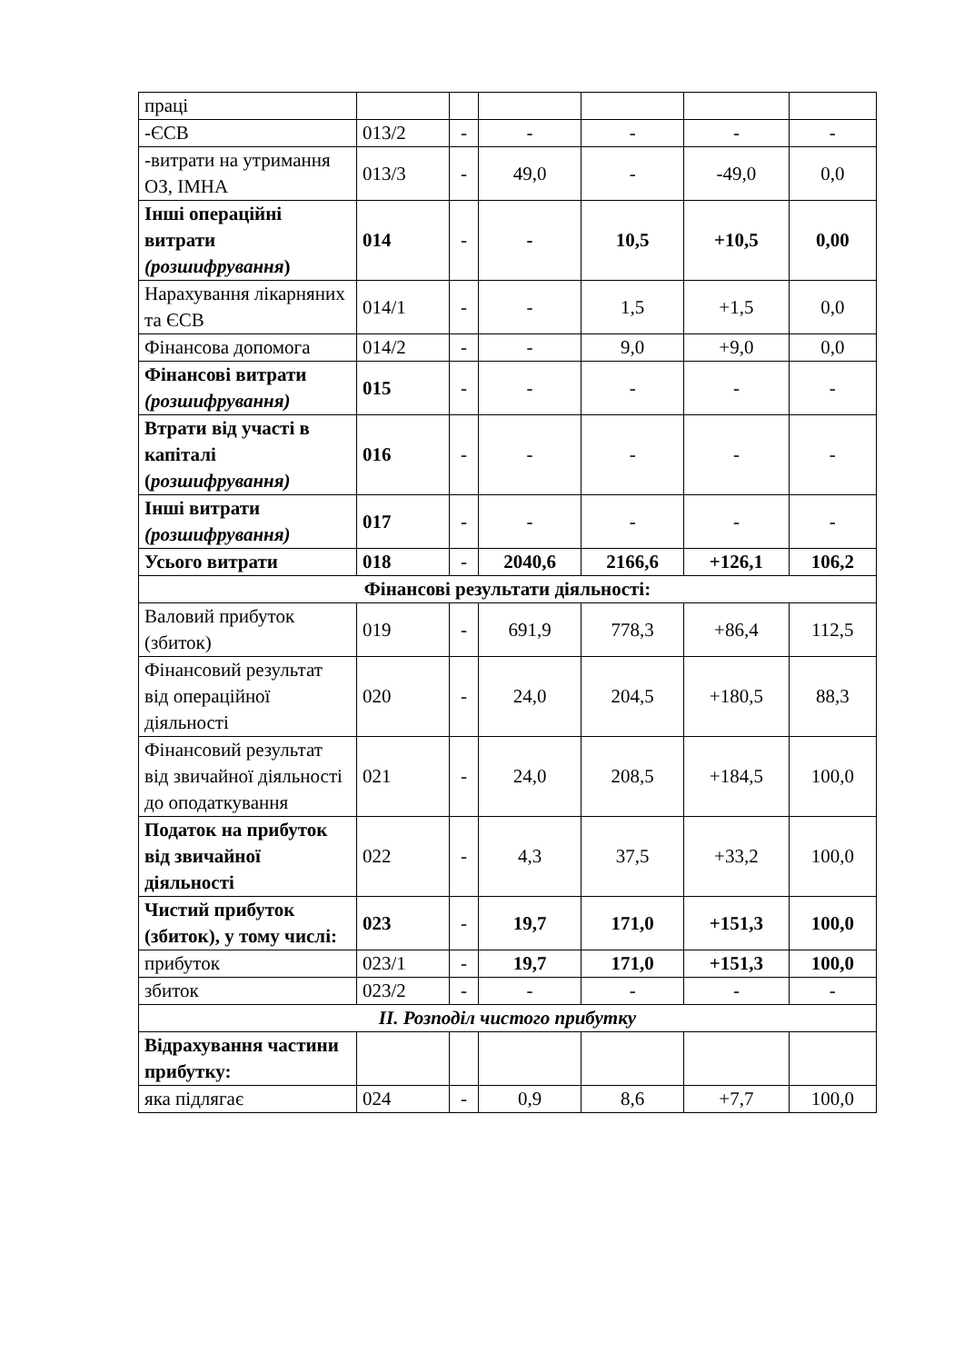| праці | | | | | | |
| -ЄСВ | 013/2 | - | - | - | - | - |
| -витрати на утримання ОЗ, ІМНА | 013/3 | - | 49,0 | - | -49,0 | 0,0 |
| Інші операційні витрати (розшифрування ) | 014 | - | - | 10,5 | +10,5 | 0,00 |
| Нарахування лікарняних та ЄСВ | 014/1 | - | - | 1,5 | +1,5 | 0,0 |
| Фінансова допомога | 014/2 | - | - | 9,0 | +9,0 | 0,0 |
| Фінансові витрати (розшифрування) | 015 | - | - | - | - | - |
| Втрати від участі в капіталі ( розшифрування) | 016 | - | - | - | - | - |
| Інші витрати (розшифрування) | 017 | - | - | - | - | - |
| Усього витрати | 018 | - | 2040,6 | 2166,6 | +126,1 | 106,2 |
| Фінансові результати діяльності: | | | | | | |
| Валовий прибуток (збиток) | 019 | - | 691,9 | 778,3 | +86,4 | 112,5 |
| Фінансовий результат від операційної діяльності | 020 | - | 24,0 | 204,5 | +180,5 | 88,3 |
| Фінансовий результат від звичайної діяльності до оподаткування | 021 | - | 24,0 | 208,5 | +184,5 | 100,0 |
| Податок на прибуток від звичайної діяльності | 022 | - | 4,3 | 37,5 | +33,2 | 100,0 |
| Чистий прибуток (збиток), у тому числі: | 023 | - | 19,7 | 171,0 | +151,3 | 100,0 |
| прибуток | 023/1 | - | 19,7 | 171,0 | +151,3 | 100,0 |
| збиток | 023/2 | - | - | - | - | - |
| ІІ. Розподіл чистого прибутку | | | | | | |
| Відрахування частини прибутку: | | | | | | |
| яка підлягає | 024 | - | 0,9 | 8,6 | +7,7 | 100,0 |